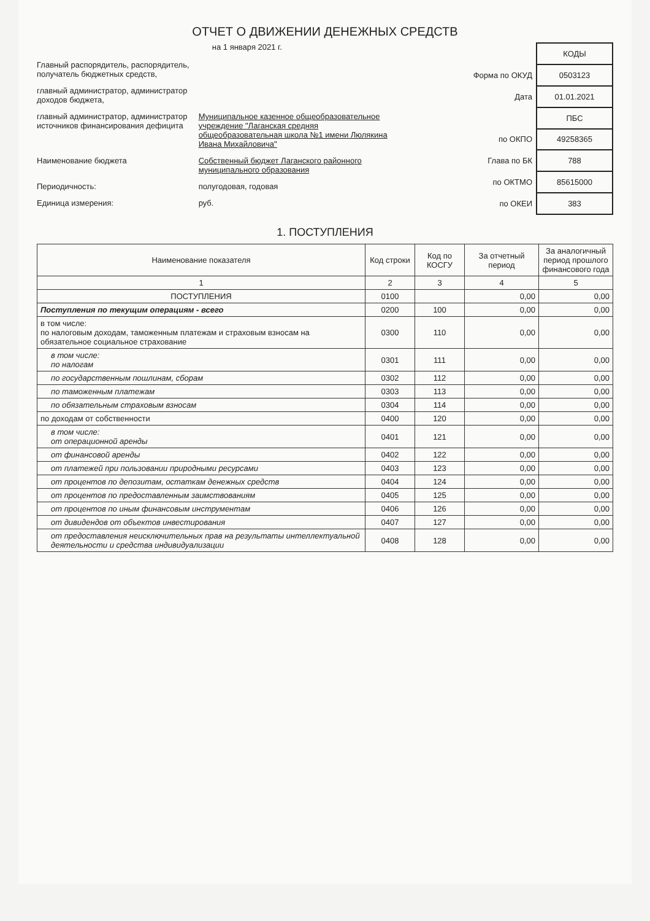ОТЧЕТ О ДВИЖЕНИИ ДЕНЕЖНЫХ СРЕДСТВ
на 1 января 2021 г.
Главный распорядитель, распорядитель, получатель бюджетных средств,
главный администратор, администратор доходов бюджета,
главный администратор, администратор источников финансирования дефицита Муниципальное казенное общеобразовательное учреждение "Лаганская средняя общеобразовательная школа №1 имени Люлякина Ивана Михайловича"
Наименование бюджета Собственный бюджет Лаганского районного муниципального образования
Периодичность: полугодовая, годовая
Единица измерения: руб.
| | КОДЫ |
| Форма по ОКУД | 0503123 |
| Дата | 01.01.2021 |
| | ПБС |
| по ОКПО | 49258365 |
| Глава по БК | 788 |
| по ОКТМО | 85615000 |
| по ОКЕИ | 383 |
1. ПОСТУПЛЕНИЯ
| Наименование показателя | Код строки | Код по КОСГУ | За отчетный период | За аналогичный период прошлого финансового года |
| --- | --- | --- | --- | --- |
| 1 | 2 | 3 | 4 | 5 |
| ПОСТУПЛЕНИЯ | 0100 | | 0,00 | 0,00 |
| Поступления по текущим операциям - всего | 0200 | 100 | 0,00 | 0,00 |
| в том числе: по налоговым доходам, таможенным платежам и страховым взносам на обязательное социальное страхование | 0300 | 110 | 0,00 | 0,00 |
| в том числе: по налогам | 0301 | 111 | 0,00 | 0,00 |
| по государственным пошлинам, сборам | 0302 | 112 | 0,00 | 0,00 |
| по таможенным платежам | 0303 | 113 | 0,00 | 0,00 |
| по обязательным страховым взносам | 0304 | 114 | 0,00 | 0,00 |
| по доходам от собственности | 0400 | 120 | 0,00 | 0,00 |
| в том числе: от операционной аренды | 0401 | 121 | 0,00 | 0,00 |
| от финансовой аренды | 0402 | 122 | 0,00 | 0,00 |
| от платежей при пользовании природными ресурсами | 0403 | 123 | 0,00 | 0,00 |
| от процентов по депозитам, остаткам денежных средств | 0404 | 124 | 0,00 | 0,00 |
| от процентов по предоставленным заимствованиям | 0405 | 125 | 0,00 | 0,00 |
| от процентов по иным финансовым инструментам | 0406 | 126 | 0,00 | 0,00 |
| от дивидендов от объектов инвестирования | 0407 | 127 | 0,00 | 0,00 |
| от предоставления неисключительных прав на результаты интеллектуальной деятельности и средства индивидуализации | 0408 | 128 | 0,00 | 0,00 |